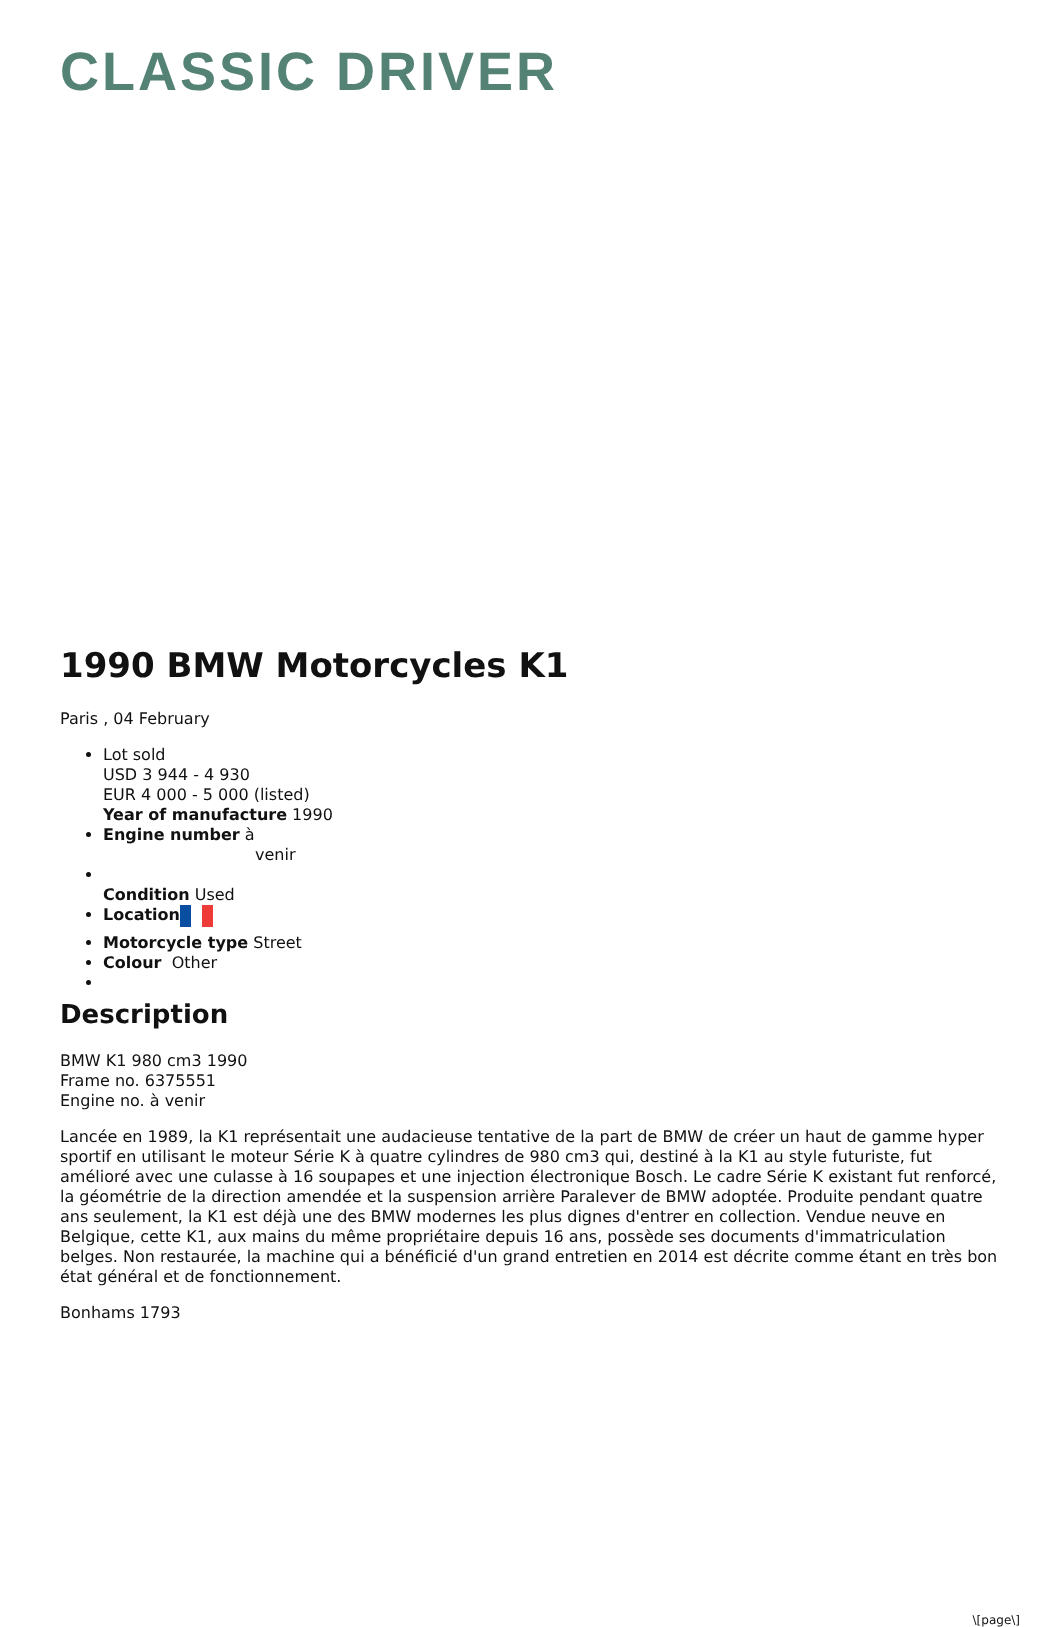CLASSIC DRIVER
1990 BMW Motorcycles K1
Paris , 04 February
Lot sold
USD 3 944 - 4 930
EUR 4 000 - 5 000 (listed)
Year of manufacture 1990
Engine number à
venir
Condition Used
Location
Motorcycle type Street
Colour Other
Description
BMW K1 980 cm3 1990
Frame no. 6375551
Engine no. à venir
Lancée en 1989, la K1 représentait une audacieuse tentative de la part de BMW de créer un haut de gamme hyper sportif en utilisant le moteur Série K à quatre cylindres de 980 cm3 qui, destiné à la K1 au style futuriste, fut amélioré avec une culasse à 16 soupapes et une injection électronique Bosch. Le cadre Série K existant fut renforcé, la géométrie de la direction amendée et la suspension arrière Paralever de BMW adoptée. Produite pendant quatre ans seulement, la K1 est déjà une des BMW modernes les plus dignes d'entrer en collection. Vendue neuve en Belgique, cette K1, aux mains du même propriétaire depuis 16 ans, possède ses documents d'immatriculation belges. Non restaurée, la machine qui a bénéficié d'un grand entretien en 2014 est décrite comme étant en très bon état général et de fonctionnement.
Bonhams 1793
\[page\]